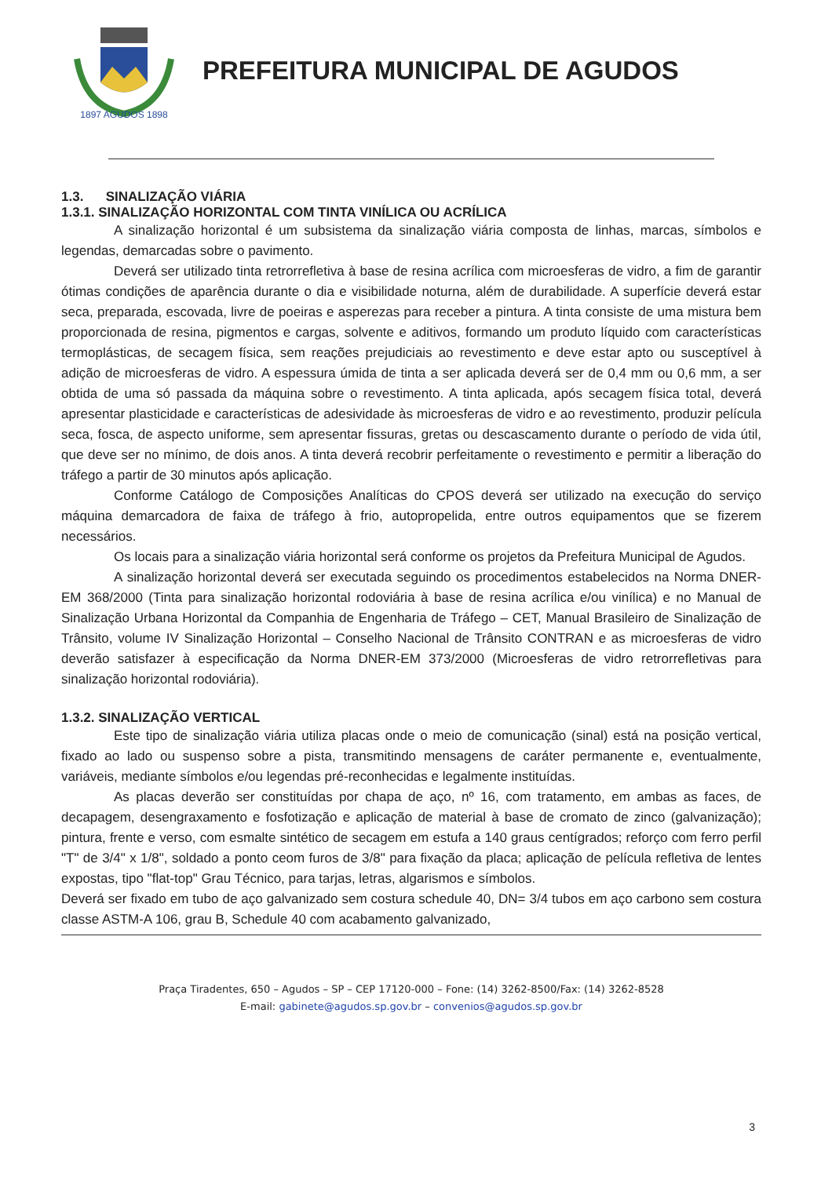1897 AGUDOS 1898
PREFEITURA MUNICIPAL DE AGUDOS
1.3. SINALIZAÇÃO VIÁRIA
1.3.1. SINALIZAÇÃO HORIZONTAL COM TINTA VINÍLICA OU ACRÍLICA
A sinalização horizontal é um subsistema da sinalização viária composta de linhas, marcas, símbolos e legendas, demarcadas sobre o pavimento.
Deverá ser utilizado tinta retrorrefletiva à base de resina acrílica com microesferas de vidro, a fim de garantir ótimas condições de aparência durante o dia e visibilidade noturna, além de durabilidade. A superfície deverá estar seca, preparada, escovada, livre de poeiras e asperezas para receber a pintura. A tinta consiste de uma mistura bem proporcionada de resina, pigmentos e cargas, solvente e aditivos, formando um produto líquido com características termoplásticas, de secagem física, sem reações prejudiciais ao revestimento e deve estar apto ou susceptível à adição de microesferas de vidro. A espessura úmida de tinta a ser aplicada deverá ser de 0,4 mm ou 0,6 mm, a ser obtida de uma só passada da máquina sobre o revestimento. A tinta aplicada, após secagem física total, deverá apresentar plasticidade e características de adesividade às microesferas de vidro e ao revestimento, produzir película seca, fosca, de aspecto uniforme, sem apresentar fissuras, gretas ou descascamento durante o período de vida útil, que deve ser no mínimo, de dois anos. A tinta deverá recobrir perfeitamente o revestimento e permitir a liberação do tráfego a partir de 30 minutos após aplicação.
Conforme Catálogo de Composições Analíticas do CPOS deverá ser utilizado na execução do serviço máquina demarcadora de faixa de tráfego à frio, autopropelida, entre outros equipamentos que se fizerem necessários.
Os locais para a sinalização viária horizontal será conforme os projetos da Prefeitura Municipal de Agudos.
A sinalização horizontal deverá ser executada seguindo os procedimentos estabelecidos na Norma DNER-EM 368/2000 (Tinta para sinalização horizontal rodoviária à base de resina acrílica e/ou vinílica) e no Manual de Sinalização Urbana Horizontal da Companhia de Engenharia de Tráfego – CET, Manual Brasileiro de Sinalização de Trânsito, volume IV Sinalização Horizontal – Conselho Nacional de Trânsito CONTRAN e as microesferas de vidro deverão satisfazer à especificação da Norma DNER-EM 373/2000 (Microesferas de vidro retrorrefletivas para sinalização horizontal rodoviária).
1.3.2. SINALIZAÇÃO VERTICAL
Este tipo de sinalização viária utiliza placas onde o meio de comunicação (sinal) está na posição vertical, fixado ao lado ou suspenso sobre a pista, transmitindo mensagens de caráter permanente e, eventualmente, variáveis, mediante símbolos e/ou legendas pré-reconhecidas e legalmente instituídas.
As placas deverão ser constituídas por chapa de aço, nº 16, com tratamento, em ambas as faces, de decapagem, desengraxamento e fosfotização e aplicação de material à base de cromato de zinco (galvanização); pintura, frente e verso, com esmalte sintético de secagem em estufa a 140 graus centígrados; reforço com ferro perfil "T" de 3/4" x 1/8", soldado a ponto ceom furos de 3/8" para fixação da placa; aplicação de película refletiva de lentes expostas, tipo "flat-top" Grau Técnico, para tarjas, letras, algarismos e símbolos.
Deverá ser fixado em tubo de aço galvanizado sem costura schedule 40, DN= 3/4 tubos em aço carbono sem costura classe ASTM-A 106, grau B, Schedule 40 com acabamento galvanizado,
Praça Tiradentes, 650 – Agudos – SP – CEP 17120-000 – Fone: (14) 3262-8500/Fax: (14) 3262-8528
E-mail: gabinete@agudos.sp.gov.br – convenios@agudos.sp.gov.br
3